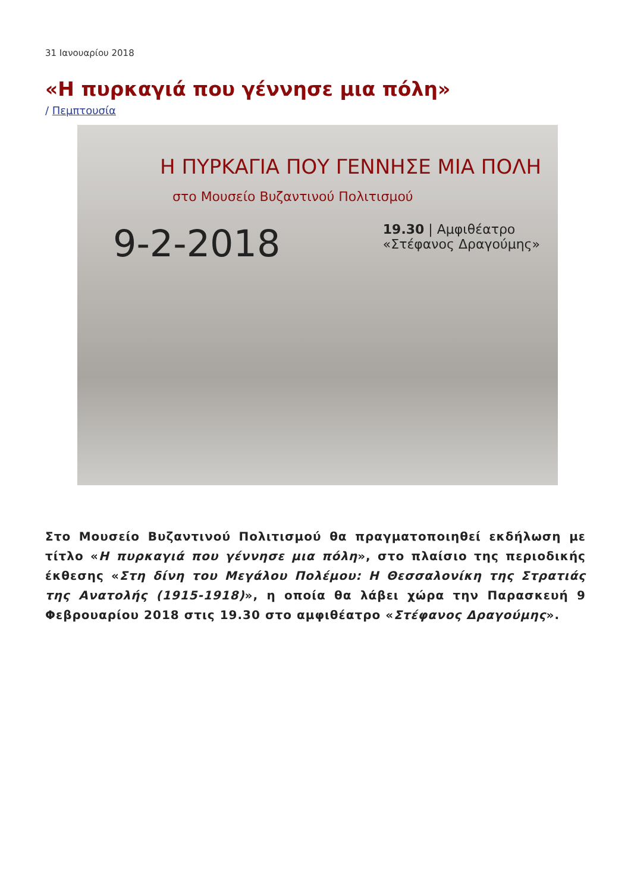31 Ιανουαρίου 2018
«Η πυρκαγιά που γέννησε μια πόλη»
/ Πεμπτουσία
Η ΠΥΡΚΑΓΙΑ ΠΟΥ ΓΕΝΝΗΣΕ ΜΙΑ ΠΟΛΗ
στο Μουσείο Βυζαντινού Πολιτισμού
9-2-2018 19.30 | Αμφιθέατρο
«Στέφανος Δραγούμης»
Στο Μουσείο Βυζαντινού Πολιτισμού θα πραγματοποιηθεί εκδήλωση με τίτλο «Η πυρκαγιά που γέννησε μια πόλη», στο πλαίσιο της περιοδικής έκθεσης «Στη δίνη του Μεγάλου Πολέμου: Η Θεσσαλονίκη της Στρατιάς της Ανατολής (1915-1918)», η οποία θα λάβει χώρα την Παρασκευή 9 Φεβρουαρίου 2018 στις 19.30 στο αμφιθέατρο «Στέφανος Δραγούμης».